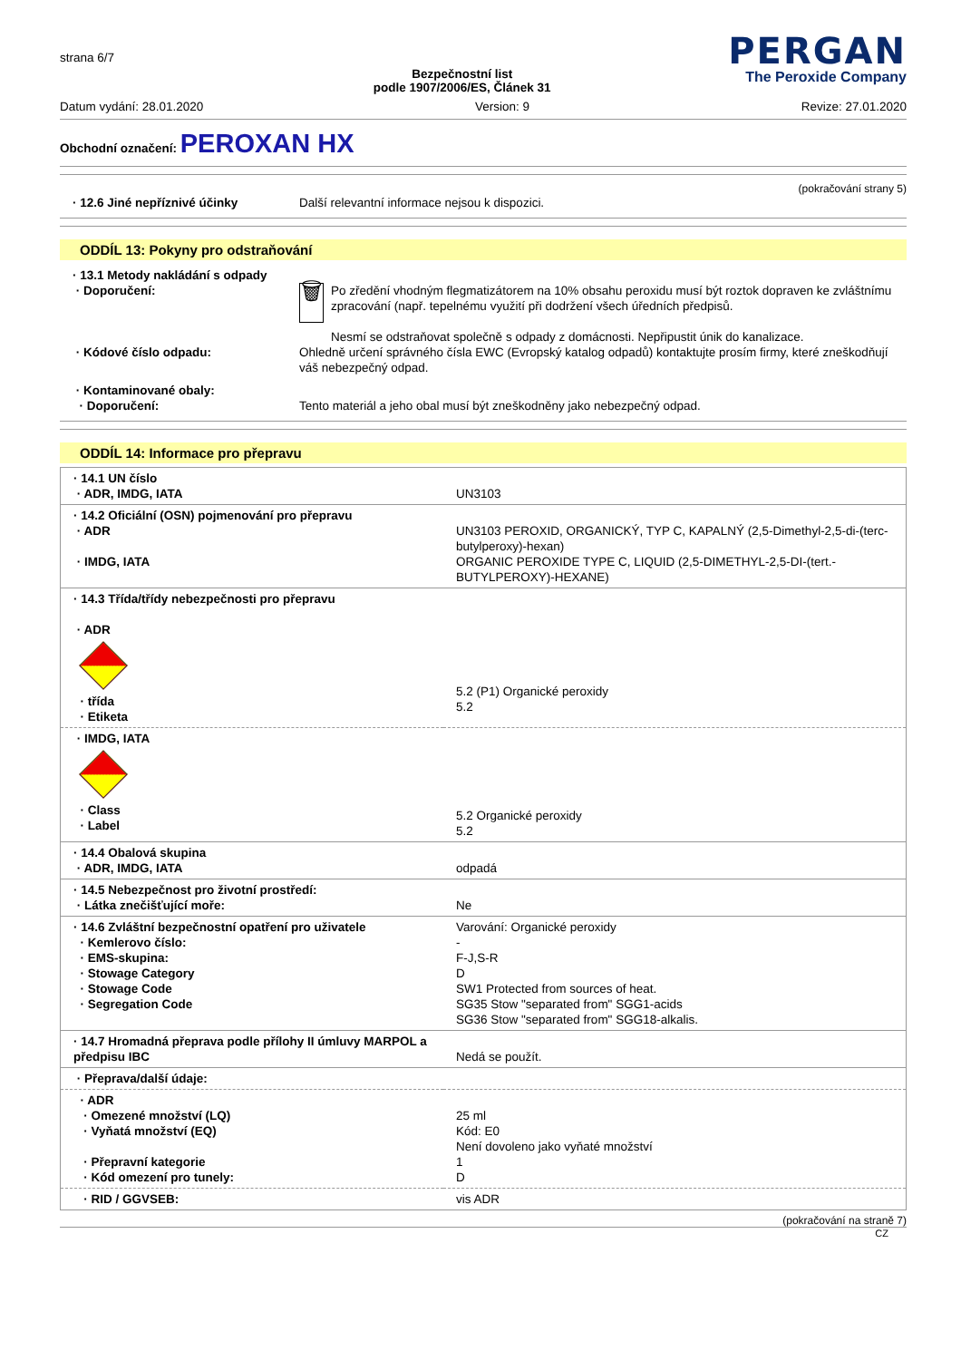strana 6/7
Bezpečnostní list
podle 1907/2006/ES, Článek 31
PERGAN
The Peroxide Company
Datum vydání: 28.01.2020 Version: 9 Revize: 27.01.2020
Obchodní označení: PEROXAN HX
(pokračování strany 5)
· 12.6 Jiné nepříznivé účinky Další relevantní informace nejsou k dispozici.
ODDÍL 13: Pokyny pro odstraňování
· 13.1 Metody nakládání s odpady
· Doporučení:
🗑
Po zředění vhodným flegmatizátorem na 10% obsahu peroxidu musí být roztok dopraven ke zvláštnímu zpracování (např. tepelnému využití při dodržení všech úředních předpisů.
Nesmí se odstraňovat společně s odpady z domácnosti. Nepřipustit únik do kanalizace.
· Kódové číslo odpadu: Ohledně určení správného čísla EWC (Evropský katalog odpadů) kontaktujte prosím firmy, které zneškodňují váš nebezpečný odpad.
· Kontaminované obaly:
· Doporučení:
Tento materiál a jeho obal musí být zneškodněny jako nebezpečný odpad.
ODDÍL 14: Informace pro přepravu
| · 14.1 UN číslo · ADR, IMDG, IATA | UN3103 |
| · 14.2 Oficiální (OSN) pojmenování pro přepravu · ADR · IMDG, IATA | UN3103 PEROXID, ORGANICKÝ, TYP C, KAPALNÝ (2,5-Dimethyl-2,5-di-(terc-butylperoxy)-hexan) ORGANIC PEROXIDE TYPE C, LIQUID (2,5-DIMETHYL-2,5-DI-(tert.-BUTYLPEROXY)-HEXANE) |
| · 14.3 Třída/třídy nebezpečnosti pro přepravu · ADR · třída · Etiketa | 5.2 (P1) Organické peroxidy 5.2 |
| · IMDG, IATA · Class · Label | 5.2 Organické peroxidy 5.2 |
| · 14.4 Obalová skupina · ADR, IMDG, IATA | odpadá |
| · 14.5 Nebezpečnost pro životní prostředí: · Látka znečišťující moře: | Ne |
| · 14.6 Zvláštní bezpečnostní opatření pro uživatele · Kemlerovo číslo: · EMS-skupina: · Stowage Category · Stowage Code · Segregation Code | Varování: Organické peroxidy - F-J,S-R D SW1 Protected from sources of heat. SG35 Stow "separated from" SGG1-acids SG36 Stow "separated from" SGG18-alkalis. |
| · 14.7 Hromadná přeprava podle přílohy II úmluvy MARPOL a předpisu IBC | Nedá se použít. |
| · Přeprava/další údaje: | |
| · ADR · Omezené množství (LQ) · Vyňatá množství (EQ) · Přepravní kategorie · Kód omezení pro tunely: | 25 ml Kód: E0 Není dovoleno jako vyňaté množství 1 D |
| · RID / GGVSEB: | vis ADR |
(pokračování na straně 7)
CZ